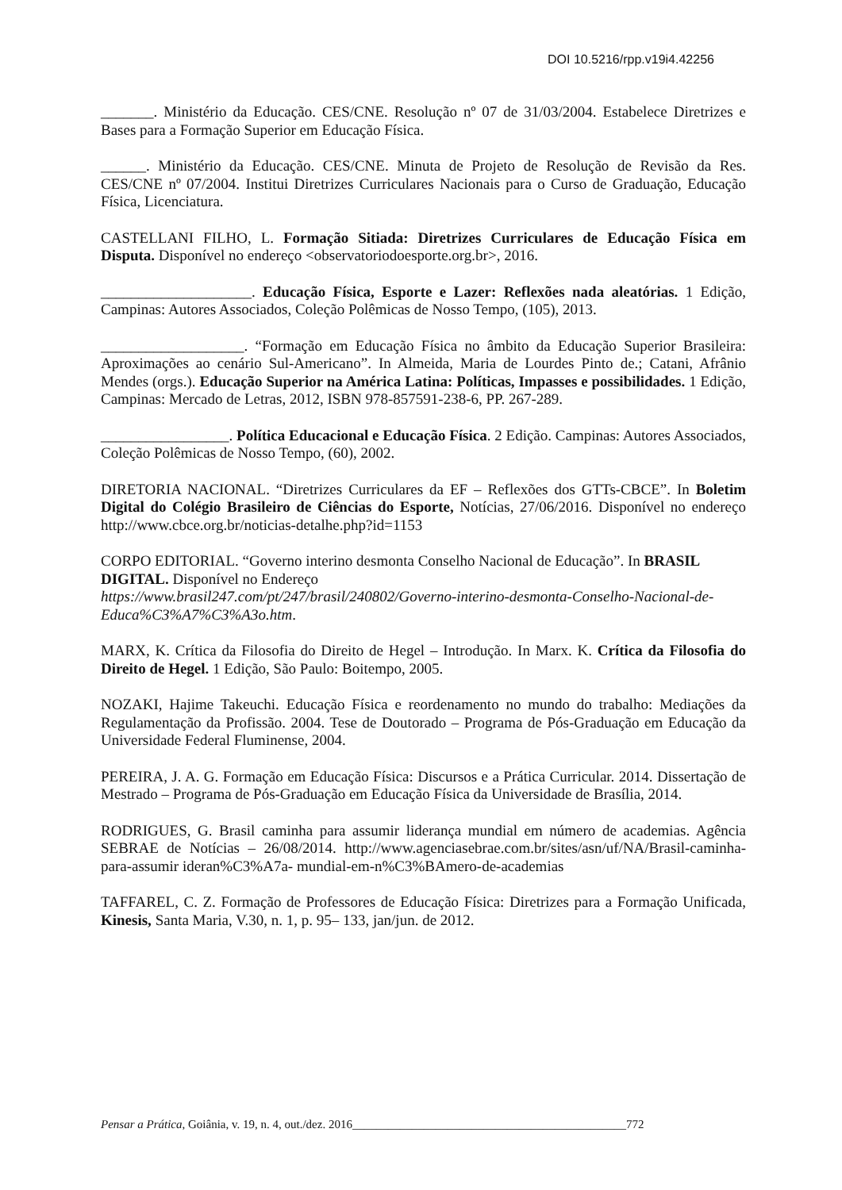DOI 10.5216/rpp.v19i4.42256
_______. Ministério da Educação. CES/CNE. Resolução nº 07 de 31/03/2004. Estabelece Diretrizes e Bases para a Formação Superior em Educação Física.
______. Ministério da Educação. CES/CNE. Minuta de Projeto de Resolução de Revisão da Res. CES/CNE nº 07/2004. Institui Diretrizes Curriculares Nacionais para o Curso de Graduação, Educação Física, Licenciatura.
CASTELLANI FILHO, L. Formação Sitiada: Diretrizes Curriculares de Educação Física em Disputa. Disponível no endereço <observatoriodoesporte.org.br>, 2016.
____________________. Educação Física, Esporte e Lazer: Reflexões nada aleatórias. 1 Edição, Campinas: Autores Associados, Coleção Polêmicas de Nosso Tempo, (105), 2013.
___________________. “Formação em Educação Física no âmbito da Educação Superior Brasileira: Aproximações ao cenário Sul-Americano”. In Almeida, Maria de Lourdes Pinto de.; Catani, Afrânio Mendes (orgs.). Educação Superior na América Latina: Políticas, Impasses e possibilidades. 1 Edição, Campinas: Mercado de Letras, 2012, ISBN 978-857591-238-6, PP. 267-289.
_________________. Política Educacional e Educação Física. 2 Edição. Campinas: Autores Associados, Coleção Polêmicas de Nosso Tempo, (60), 2002.
DIRETORIA NACIONAL. “Diretrizes Curriculares da EF – Reflexões dos GTTs-CBCE”. In Boletim Digital do Colégio Brasileiro de Ciências do Esporte, Notícias, 27/06/2016. Disponível no endereço http://www.cbce.org.br/noticias-detalhe.php?id=1153
CORPO EDITORIAL. “Governo interino desmonta Conselho Nacional de Educação”. In BRASIL DIGITAL. Disponível no Endereço
https://www.brasil247.com/pt/247/brasil/240802/Governo-interino-desmonta-Conselho-Nacional-de-Educa%C3%A7%C3%A3o.htm.
MARX, K. Crítica da Filosofia do Direito de Hegel – Introdução. In Marx. K. Crítica da Filosofia do Direito de Hegel. 1 Edição, São Paulo: Boitempo, 2005.
NOZAKI, Hajime Takeuchi. Educação Física e reordenamento no mundo do trabalho: Mediações da Regulamentação da Profissão. 2004. Tese de Doutorado – Programa de Pós-Graduação em Educação da Universidade Federal Fluminense, 2004.
PEREIRA, J. A. G. Formação em Educação Física: Discursos e a Prática Curricular. 2014. Dissertação de Mestrado – Programa de Pós-Graduação em Educação Física da Universidade de Brasília, 2014.
RODRIGUES, G. Brasil caminha para assumir liderança mundial em número de academias. Agência SEBRAE de Notícias – 26/08/2014. http://www.agenciasebrae.com.br/sites/asn/uf/NA/Brasil-caminha-para-assumir ideran%C3%A7a- mundial-em-n%C3%BAmero-de-academias
TAFFAREL, C. Z. Formação de Professores de Educação Física: Diretrizes para a Formação Unificada, Kinesis, Santa Maria, V.30, n. 1, p. 95– 133, jan/jun. de 2012.
Pensar a Prática, Goiânia, v. 19, n. 4, out./dez. 2016______________________________________________772